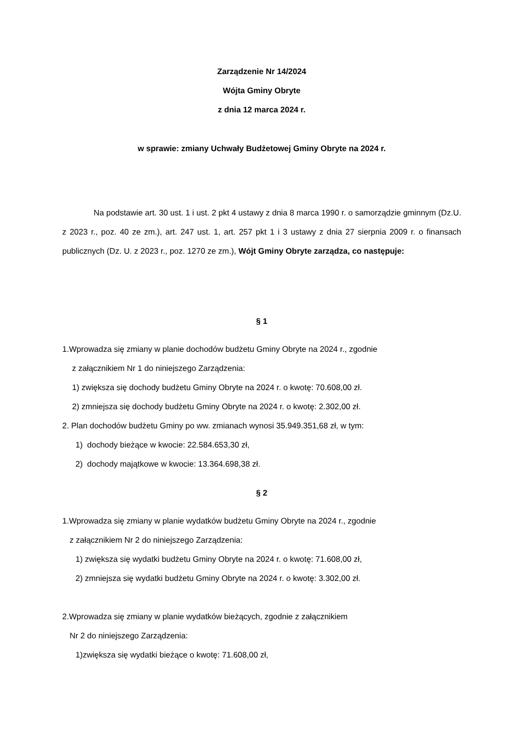Zarządzenie Nr 14/2024
Wójta Gminy Obryte
z dnia 12 marca 2024 r.
w sprawie: zmiany Uchwały Budżetowej Gminy Obryte na 2024 r.
Na podstawie art. 30 ust. 1 i ust. 2 pkt 4 ustawy z dnia 8 marca 1990 r. o samorządzie gminnym (Dz.U. z 2023 r., poz. 40 ze zm.), art. 247 ust. 1, art. 257 pkt 1 i 3 ustawy z dnia 27 sierpnia 2009 r. o finansach publicznych (Dz. U. z 2023 r., poz. 1270 ze zm.), Wójt Gminy Obryte zarządza, co następuje:
§ 1
1.Wprowadza się zmiany w planie dochodów budżetu Gminy Obryte na 2024 r., zgodnie
z załącznikiem Nr 1 do niniejszego Zarządzenia:
1) zwiększa się dochody budżetu Gminy Obryte na 2024 r. o kwotę: 70.608,00 zł.
2) zmniejsza się dochody budżetu Gminy Obryte na 2024 r. o kwotę: 2.302,00 zł.
2. Plan dochodów budżetu Gminy po ww. zmianach wynosi 35.949.351,68 zł, w tym:
1) dochody bieżące w kwocie: 22.584.653,30 zł,
2) dochody majątkowe w kwocie: 13.364.698,38 zł.
§ 2
1.Wprowadza się zmiany w planie wydatków budżetu Gminy Obryte na 2024 r., zgodnie
z załącznikiem Nr 2 do niniejszego Zarządzenia:
1) zwiększa się wydatki budżetu Gminy Obryte na 2024 r. o kwotę: 71.608,00 zł,
2) zmniejsza się wydatki budżetu Gminy Obryte na 2024 r. o kwotę: 3.302,00 zł.
2.Wprowadza się zmiany w planie wydatków bieżących, zgodnie z załącznikiem
Nr 2 do niniejszego Zarządzenia:
1)zwiększa się wydatki bieżące o kwotę: 71.608,00 zł,